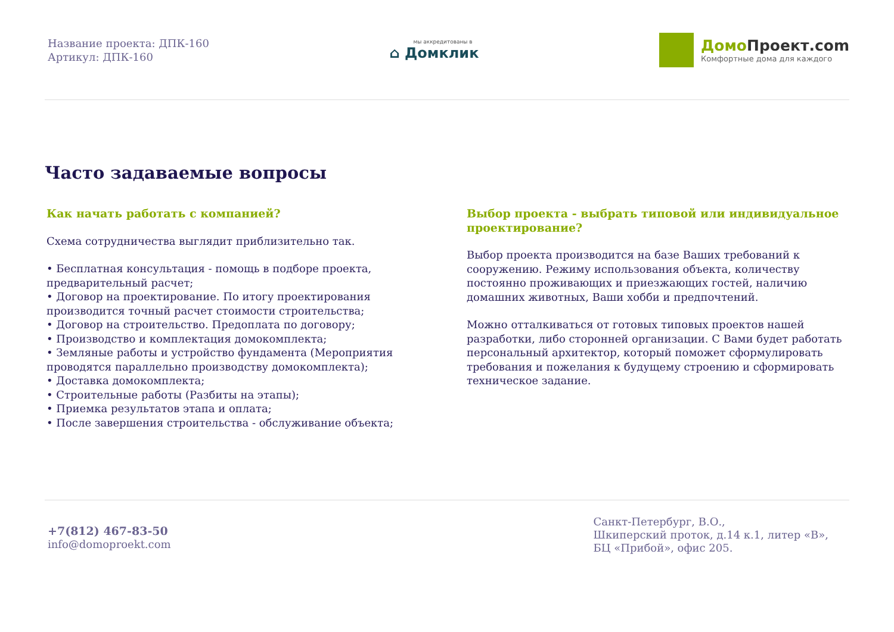Название проекта: ДПК-160
Артикул: ДПК-160
мы аккредитованы в
⌂ Домклик
Домо Проект.com
Комфортные дома для каждого
Часто задаваемые вопросы
Как начать работать с компанией?
Схема сотрудничества выглядит приблизительно так.
• Бесплатная консультация - помощь в подборе проекта, предварительный расчет;
• Договор на проектирование. По итогу проектирования производится точный расчет стоимости строительства;
• Договор на строительство. Предоплата по договору;
• Производство и комплектация домокомплекта;
• Земляные работы и устройство фундамента (Мероприятия проводятся параллельно производству домокомплекта);
• Доставка домокомплекта;
• Строительные работы (Разбиты на этапы);
• Приемка результатов этапа и оплата;
• После завершения строительства - обслуживание объекта;
Выбор проекта - выбрать типовой или индивидуальное проектирование?
Выбор проекта производится на базе Ваших требований к сооружению. Режиму использования объекта, количеству постоянно проживающих и приезжающих гостей, наличию домашних животных, Ваши хобби и предпочтений.
Можно отталкиваться от готовых типовых проектов нашей разработки, либо сторонней организации. С Вами будет работать персональный архитектор, который поможет сформулировать требования и пожелания к будущему строению и сформировать техническое задание.
+7(812) 467-83-50
info@domoproekt.com
Санкт-Петербург, В.О.,
Шкиперский проток, д.14 к.1, литер «В»,
БЦ «Прибой», офис 205.